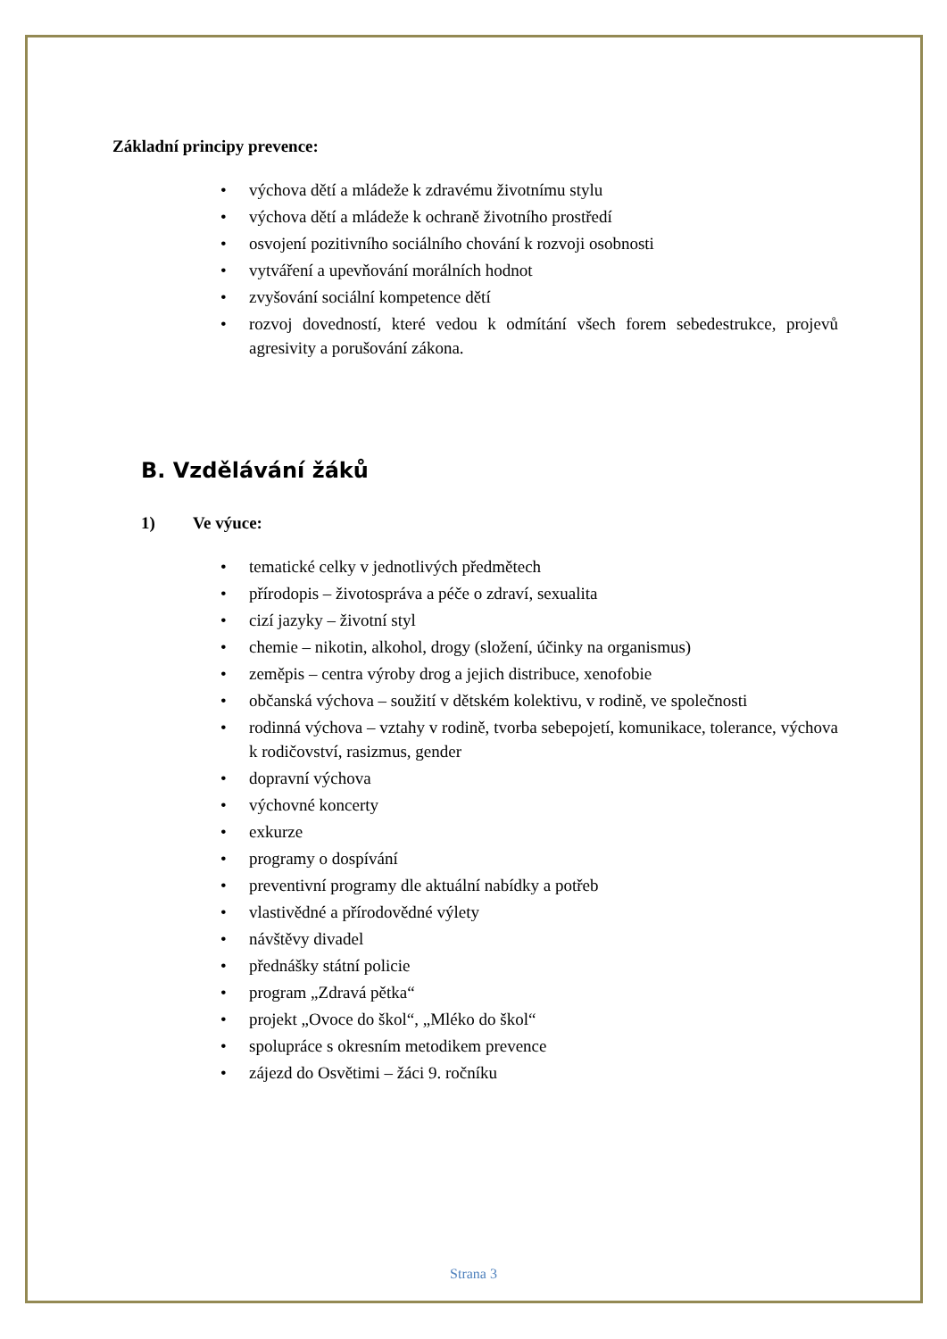Základní principy prevence:
výchova dětí a mládeže k zdravému životnímu stylu
výchova dětí a mládeže k ochraně životního prostředí
osvojení pozitivního sociálního chování k rozvoji osobnosti
vytváření a upevňování morálních hodnot
zvyšování sociální kompetence dětí
rozvoj dovedností, které vedou k odmítání všech forem sebedestrukce, projevů agresivity a porušování zákona.
B. Vzdělávání žáků
1) Ve výuce:
tematické celky v jednotlivých předmětech
přírodopis – životospráva a péče o zdraví, sexualita
cizí jazyky – životní styl
chemie – nikotin, alkohol, drogy (složení, účinky na organismus)
zeměpis – centra výroby drog a jejich distribuce, xenofobie
občanská výchova – soužití v dětském kolektivu, v rodině, ve společnosti
rodinná výchova – vztahy v rodině, tvorba sebepojetí, komunikace, tolerance, výchova k rodičovství, rasizmus, gender
dopravní výchova
výchovné koncerty
exkurze
programy o dospívání
preventivní programy dle aktuální nabídky a potřeb
vlastivědné a přírodovědné výlety
návštěvy divadel
přednášky státní policie
program „Zdravá pětka“
projekt „Ovoce do škol“, „Mléko do škol“
spolupráce s okresním metodikem prevence
zájezd do Osvětimi – žáci 9. ročníku
Strana 3